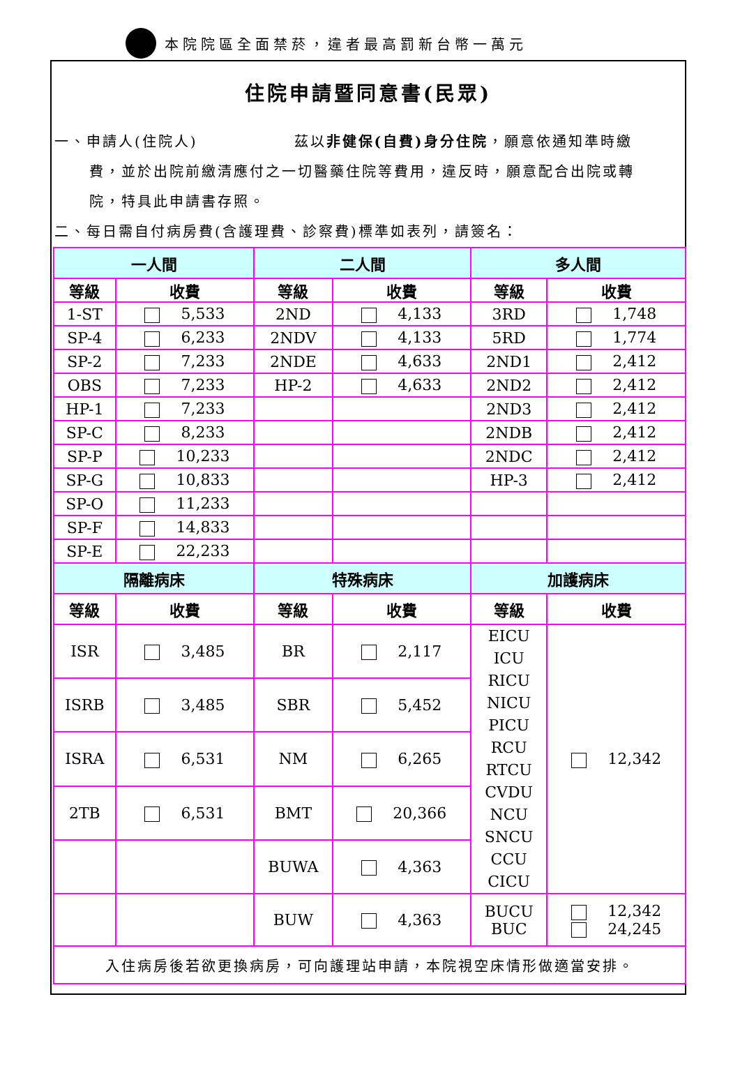本院院區全面禁菸，違者最高罰新台幣一萬元
住院申請暨同意書(民眾)
一、申請人(住院人)　　　　　　茲以非健保(自費)身分住院，願意依通知準時繳
費，並於出院前繳清應付之一切醫藥住院等費用，違反時，願意配合出院或轉
院，特具此申請書存照。
二、每日需自付病房費(含護理費、診察費)標準如表列，請簽名：
| 一人間 | | 二人間 | | 多人間 | |
| --- | --- | --- | --- | --- | --- |
| 等級 | 收費 | 等級 | 收費 | 等級 | 收費 |
| 1-ST | 5,533 | 2ND | 4,133 | 3RD | 1,748 |
| SP-4 | 6,233 | 2NDV | 4,133 | 5RD | 1,774 |
| SP-2 | 7,233 | 2NDE | 4,633 | 2ND1 | 2,412 |
| OBS | 7,233 | HP-2 | 4,633 | 2ND2 | 2,412 |
| HP-1 | 7,233 | | | 2ND3 | 2,412 |
| SP-C | 8,233 | | | 2NDB | 2,412 |
| SP-P | 10,233 | | | 2NDC | 2,412 |
| SP-G | 10,833 | | | HP-3 | 2,412 |
| SP-O | 11,233 | | | | |
| SP-F | 14,833 | | | | |
| SP-E | 22,233 | | | | |
| 隔離病床 | | 特殊病床 | | 加護病床 | |
| 等級 | 收費 | 等級 | 收費 | 等級 | 收費 |
| ISR | 3,485 | BR | 2,117 | EICU ICU RICU NICU PICU RCU RTCU CVDU NCU SNCU CCU CICU | 12,342 |
| ISRB | 3,485 | SBR | 5,452 | | |
| ISRA | 6,531 | NM | 6,265 | | |
| 2TB | 6,531 | BMT | 20,366 | | |
| | | BUWA | 4,363 | | |
| | | BUW | 4,363 | BUCU BUC | 12,342 24,245 |
| 入住病房後若欲更換病房，可向護理站申請，本院視空床情形做適當安排。 | | | | | |